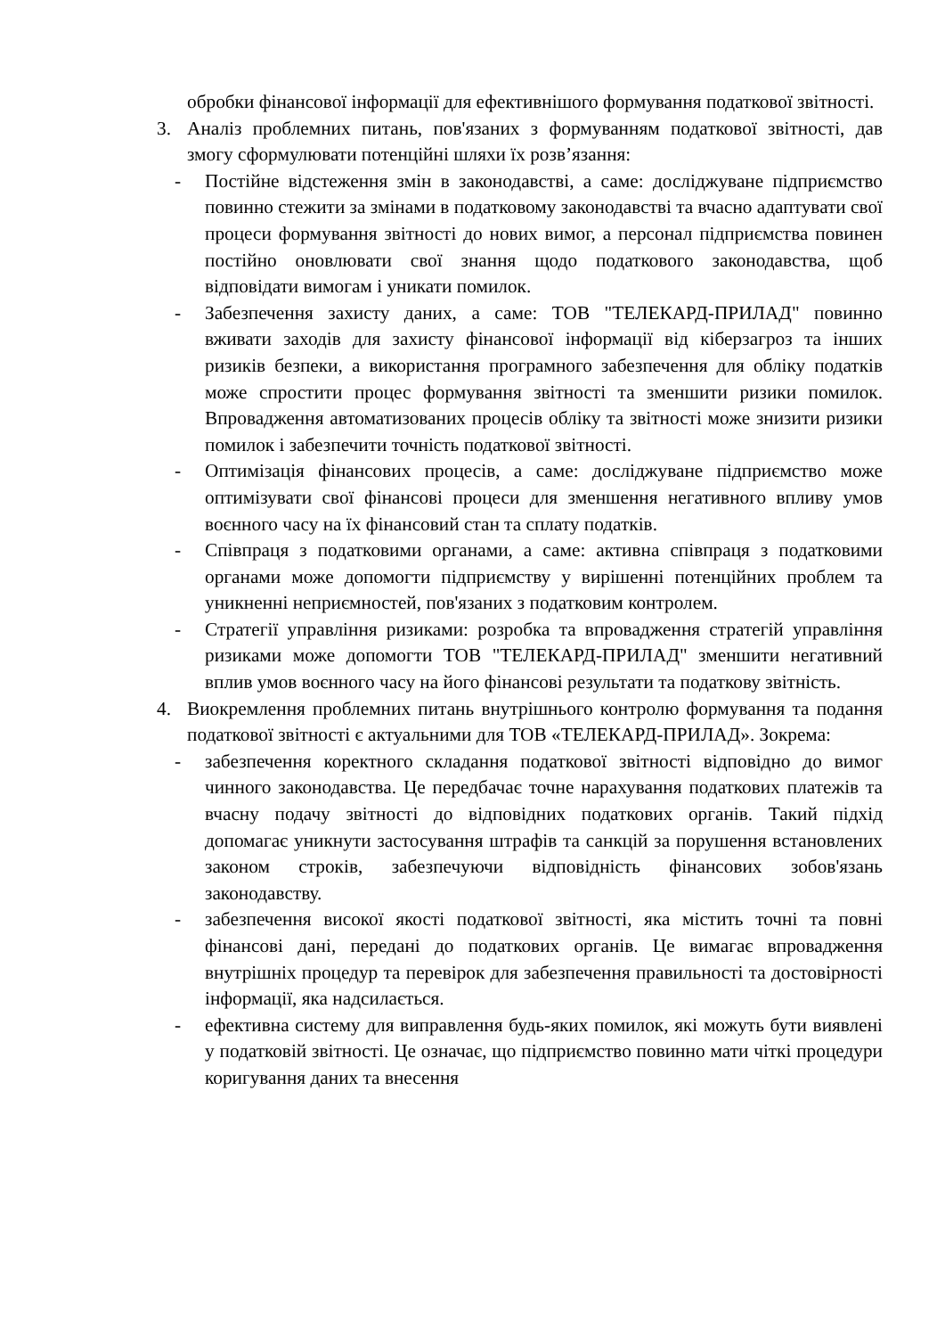обробки фінансової інформації для ефективнішого формування податкової звітності.
3. Аналіз проблемних питань, пов'язаних з формуванням податкової звітності, дав змогу сформулювати потенційні шляхи їх розв’язання:
- Постійне відстеження змін в законодавстві, а саме: досліджуване підприємство повинно стежити за змінами в податковому законодавстві та вчасно адаптувати свої процеси формування звітності до нових вимог, а персонал підприємства повинен постійно оновлювати свої знання щодо податкового законодавства, щоб відповідати вимогам і уникати помилок.
- Забезпечення захисту даних, а саме: ТОВ "ТЕЛЕКАРД-ПРИЛАД" повинно вживати заходів для захисту фінансової інформації від кіберзагроз та інших ризиків безпеки, а використання програмного забезпечення для обліку податків може спростити процес формування звітності та зменшити ризики помилок. Впровадження автоматизованих процесів обліку та звітності може знизити ризики помилок і забезпечити точність податкової звітності.
- Оптимізація фінансових процесів, а саме: досліджуване підприємство може оптимізувати свої фінансові процеси для зменшення негативного впливу умов воєнного часу на їх фінансовий стан та сплату податків.
- Співпраця з податковими органами, а саме: активна співпраця з податковими органами може допомогти підприємству у вирішенні потенційних проблем та уникненні неприємностей, пов'язаних з податковим контролем.
- Стратегії управління ризиками: розробка та впровадження стратегій управління ризиками може допомогти ТОВ "ТЕЛЕКАРД-ПРИЛАД" зменшити негативний вплив умов воєнного часу на його фінансові результати та податкову звітність.
4. Виокремлення проблемних питань внутрішнього контролю формування та подання податкової звітності є актуальними для ТОВ «ТЕЛЕКАРД-ПРИЛАД». Зокрема:
- забезпечення коректного складання податкової звітності відповідно до вимог чинного законодавства. Це передбачає точне нарахування податкових платежів та вчасну подачу звітності до відповідних податкових органів. Такий підхід допомагає уникнути застосування штрафів та санкцій за порушення встановлених законом строків, забезпечуючи відповідність фінансових зобов'язань законодавству.
- забезпечення високої якості податкової звітності, яка містить точні та повні фінансові дані, передані до податкових органів. Це вимагає впровадження внутрішніх процедур та перевірок для забезпечення правильності та достовірності інформації, яка надсилається.
- ефективна систему для виправлення будь-яких помилок, які можуть бути виявлені у податковій звітності. Це означає, що підприємство повинно мати чіткі процедури коригування даних та внесення